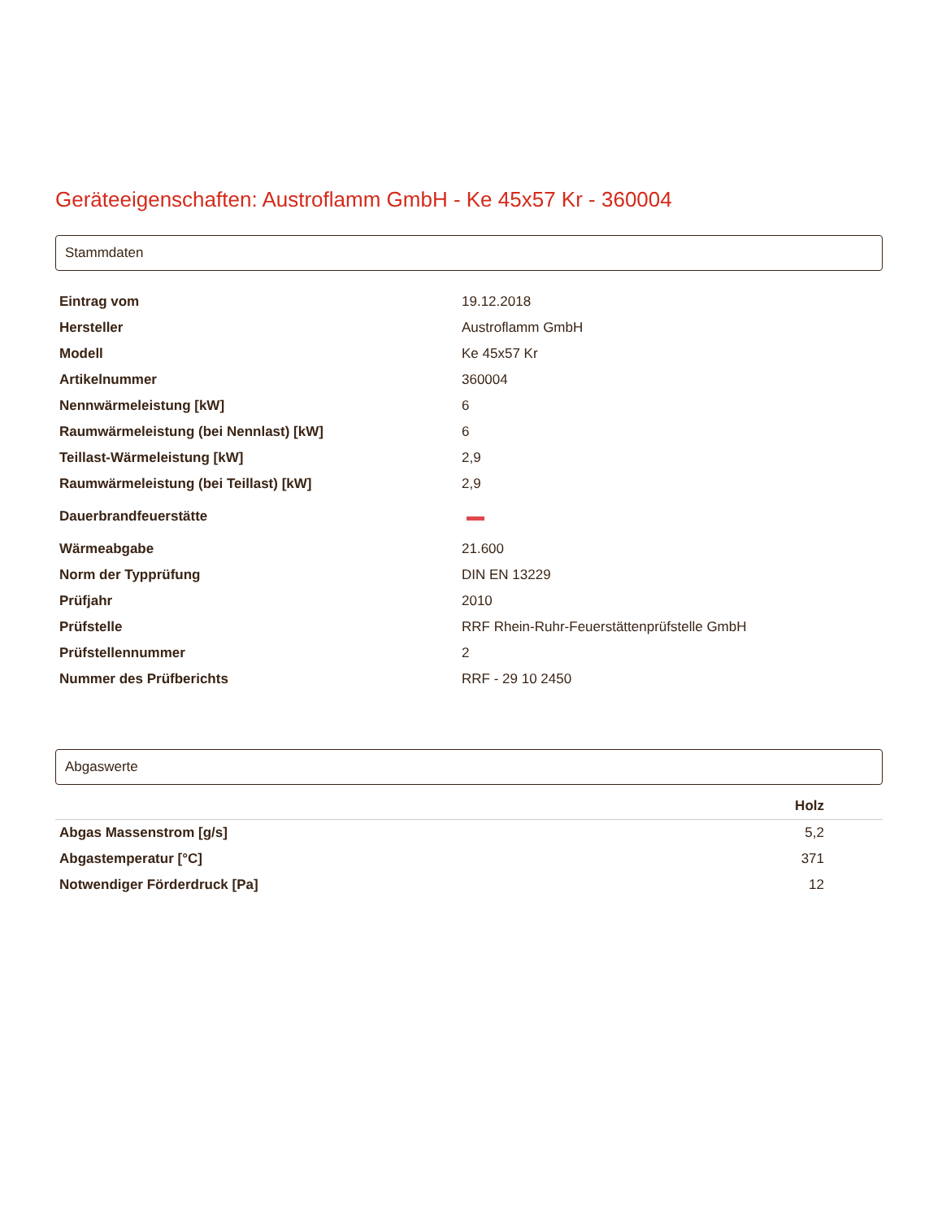Geräteeigenschaften: Austroflamm GmbH - Ke 45x57 Kr - 360004
Stammdaten
| Eintrag vom | 19.12.2018 |
| Hersteller | Austroflamm GmbH |
| Modell | Ke 45x57 Kr |
| Artikelnummer | 360004 |
| Nennwärmeleistung [kW] | 6 |
| Raumwärmeleistung (bei Nennlast) [kW] | 6 |
| Teillast-Wärmeleistung [kW] | 2,9 |
| Raumwärmeleistung (bei Teillast) [kW] | 2,9 |
| Dauerbrandfeuerstätte | |
| Wärmeabgabe | 21.600 |
| Norm der Typprüfung | DIN EN 13229 |
| Prüfjahr | 2010 |
| Prüfstelle | RRF Rhein-Ruhr-Feuerstättenprüfstelle GmbH |
| Prüfstellennummer | 2 |
| Nummer des Prüfberichts | RRF - 29 10 2450 |
Abgaswerte
| | Holz |
| --- | --- |
| Abgas Massenstrom [g/s] | 5,2 |
| Abgastemperatur [°C] | 371 |
| Notwendiger Förderdruck [Pa] | 12 |